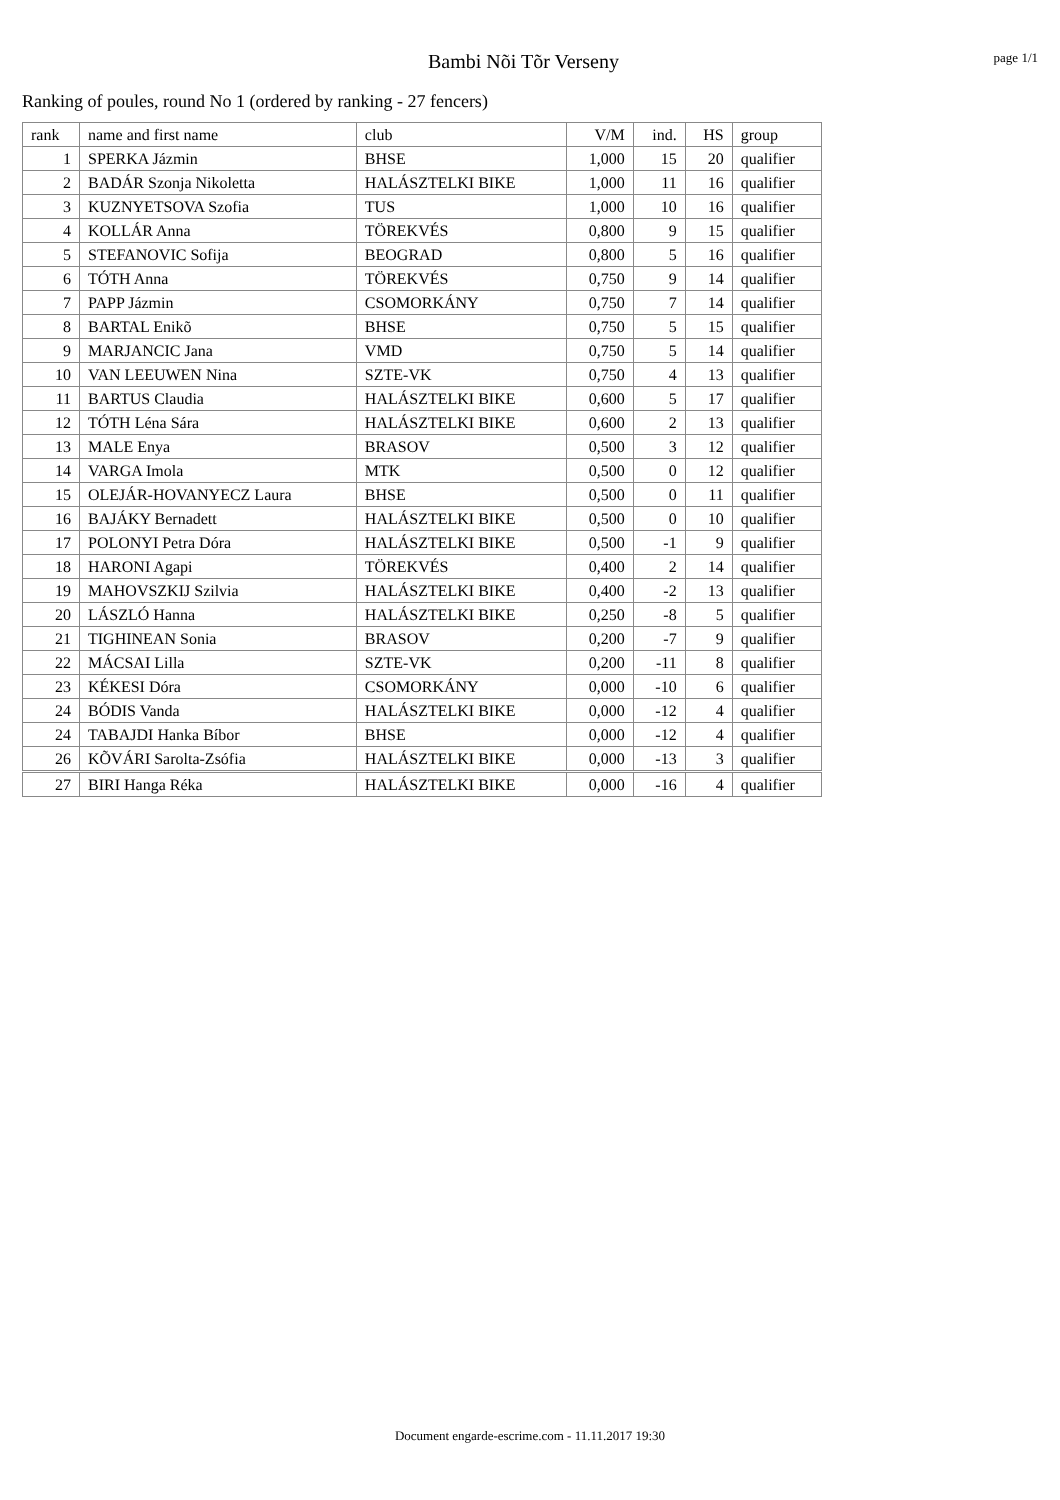Bambi Nõi Tõr Verseny
page 1/1
Ranking of poules, round No 1 (ordered by ranking - 27 fencers)
| rank | name and first name | club | V/M | ind. | HS | group |
| --- | --- | --- | --- | --- | --- | --- |
| 1 | SPERKA Jázmin | BHSE | 1,000 | 15 | 20 | qualifier |
| 2 | BADÁR Szonja Nikoletta | HALÁSZTELKI BIKE | 1,000 | 11 | 16 | qualifier |
| 3 | KUZNYETSOVA Szofia | TUS | 1,000 | 10 | 16 | qualifier |
| 4 | KOLLÁR Anna | TÖREKVÉS | 0,800 | 9 | 15 | qualifier |
| 5 | STEFANOVIC Sofija | BEOGRAD | 0,800 | 5 | 16 | qualifier |
| 6 | TÓTH Anna | TÖREKVÉS | 0,750 | 9 | 14 | qualifier |
| 7 | PAPP Jázmin | CSOMORKÁNY | 0,750 | 7 | 14 | qualifier |
| 8 | BARTAL Enikõ | BHSE | 0,750 | 5 | 15 | qualifier |
| 9 | MARJANCIC Jana | VMD | 0,750 | 5 | 14 | qualifier |
| 10 | VAN LEEUWEN Nina | SZTE-VK | 0,750 | 4 | 13 | qualifier |
| 11 | BARTUS Claudia | HALÁSZTELKI BIKE | 0,600 | 5 | 17 | qualifier |
| 12 | TÓTH Léna Sára | HALÁSZTELKI BIKE | 0,600 | 2 | 13 | qualifier |
| 13 | MALE Enya | BRASOV | 0,500 | 3 | 12 | qualifier |
| 14 | VARGA Imola | MTK | 0,500 | 0 | 12 | qualifier |
| 15 | OLEJÁR-HOVANYECZ Laura | BHSE | 0,500 | 0 | 11 | qualifier |
| 16 | BAJÁKY Bernadett | HALÁSZTELKI BIKE | 0,500 | 0 | 10 | qualifier |
| 17 | POLONYI Petra Dóra | HALÁSZTELKI BIKE | 0,500 | -1 | 9 | qualifier |
| 18 | HARONI Agapi | TÖREKVÉS | 0,400 | 2 | 14 | qualifier |
| 19 | MAHOVSZKIJ Szilvia | HALÁSZTELKI BIKE | 0,400 | -2 | 13 | qualifier |
| 20 | LÁSZLÓ Hanna | HALÁSZTELKI BIKE | 0,250 | -8 | 5 | qualifier |
| 21 | TIGHINEAN Sonia | BRASOV | 0,200 | -7 | 9 | qualifier |
| 22 | MÁCSAI Lilla | SZTE-VK | 0,200 | -11 | 8 | qualifier |
| 23 | KÉKESI Dóra | CSOMORKÁNY | 0,000 | -10 | 6 | qualifier |
| 24 | BÓDIS Vanda | HALÁSZTELKI BIKE | 0,000 | -12 | 4 | qualifier |
| 24 | TABAJDI Hanka Bíbor | BHSE | 0,000 | -12 | 4 | qualifier |
| 26 | KÕVÁRI Sarolta-Zsófia | HALÁSZTELKI BIKE | 0,000 | -13 | 3 | qualifier |
| 27 | BIRI Hanga Réka | HALÁSZTELKI BIKE | 0,000 | -16 | 4 | qualifier |
Document engarde-escrime.com - 11.11.2017 19:30